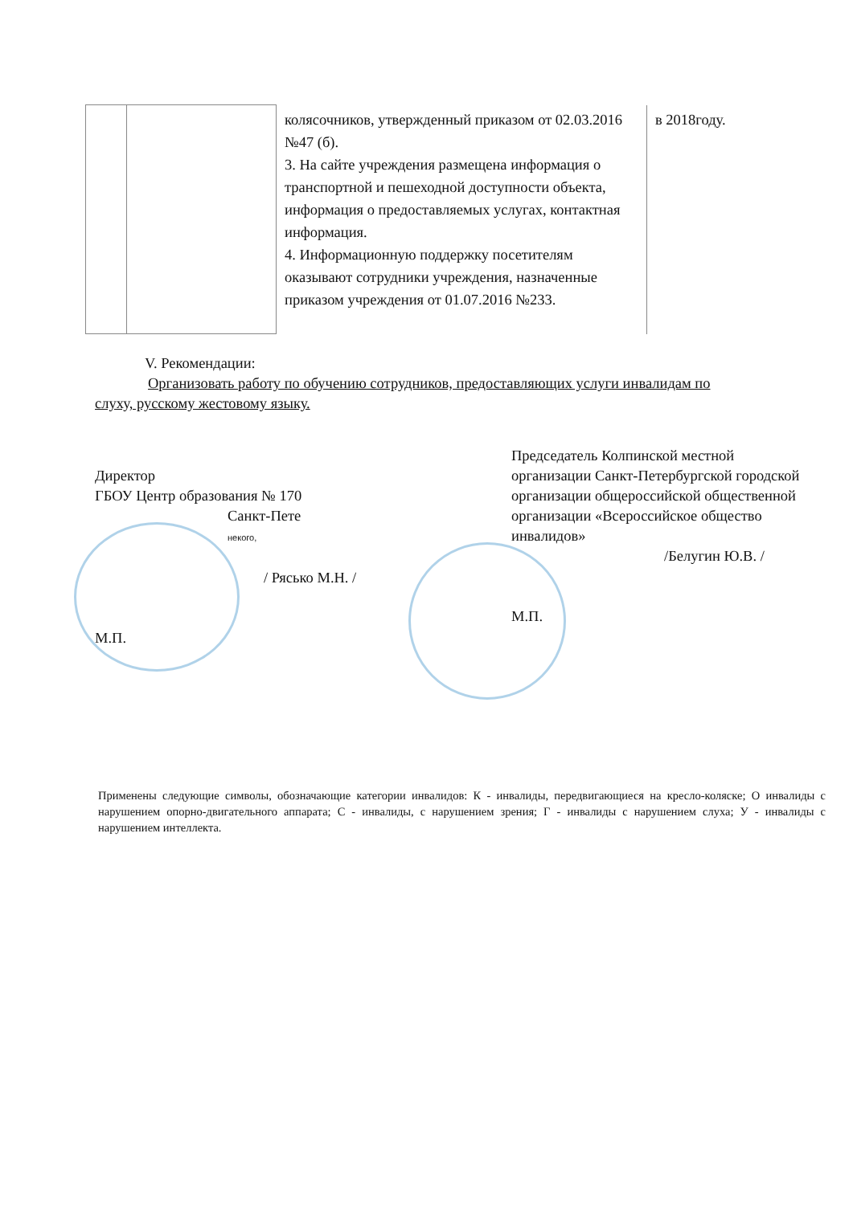| | | колясочников, утвержденный приказом от 02.03.2016 №47 (б). 3. На сайте учреждения размещена информация о транспортной и пешеходной доступности объекта, информация о предоставляемых услугах, контактная информация. 4. Информационную поддержку посетителям оказывают сотрудники учреждения, назначенные приказом учреждения от 01.07.2016 №233. | в 2018году. |
V. Рекомендации:
Организовать работу по обучению сотрудников, предоставляющих услуги инвалидам по
слуху, русскому жестовому языку.
Директор
ГБОУ Центр образования № 170
Санкт-Пете
некого,
/ Рясько М.Н. /
М.П.
Председатель Колпинской местной организации Санкт-Петербургской городской организации общероссийской общественной организации «Всероссийское общество инвалидов»
/Белугин Ю.В. /
М.П.
Применены следующие символы, обозначающие категории инвалидов: К - инвалиды, передвигающиеся на кресло-коляске; О инвалиды с нарушением опорно-двигательного аппарата; С - инвалиды, с нарушением зрения; Г - инвалиды с нарушением слуха; У - инвалиды с нарушением интеллекта.